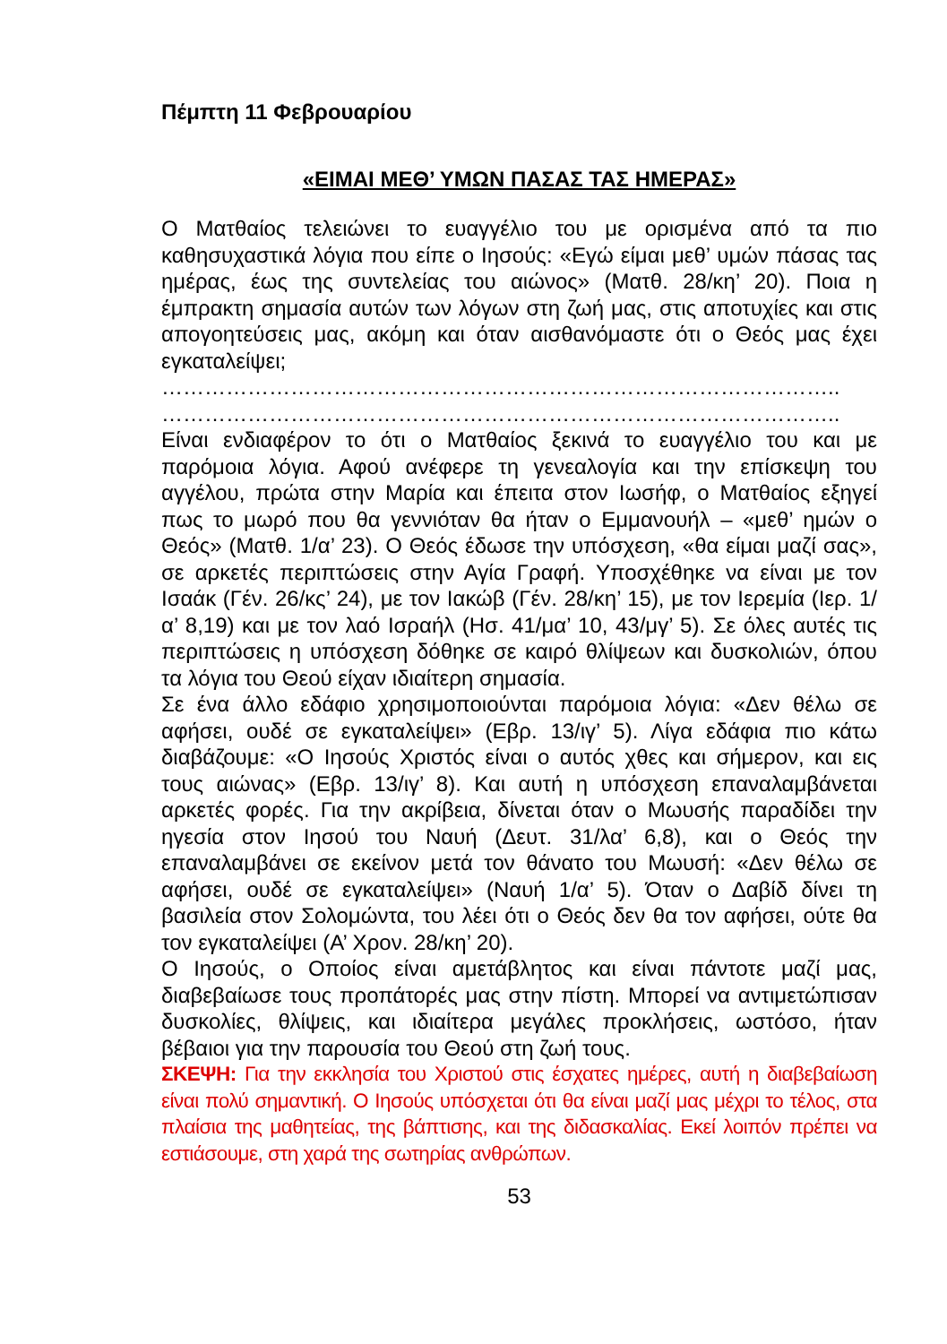Πέμπτη 11 Φεβρουαρίου
«ΕΙΜΑΙ ΜΕΘ’ ΥΜΩΝ ΠΑΣΑΣ ΤΑΣ ΗΜΕΡΑΣ»
Ο Ματθαίος τελειώνει το ευαγγέλιο του με ορισμένα από τα πιο καθησυχαστικά λόγια που είπε ο Ιησούς: «Εγώ είμαι μεθ’ υμών πάσας τας ημέρας, έως της συντελείας του αιώνος» (Ματθ. 28/κη’ 20). Ποια η έμπρακτη σημασία αυτών των λόγων στη ζωή μας, στις αποτυχίες και στις απογοητεύσεις μας, ακόμη και όταν αισθανόμαστε ότι ο Θεός μας έχει εγκαταλείψει;
…………………………………………………………………………………..
…………………………………………………………………………………..
Είναι ενδιαφέρον το ότι ο Ματθαίος ξεκινά το ευαγγέλιο του και με παρόμοια λόγια. Αφού ανέφερε τη γενεαλογία και την επίσκεψη του αγγέλου, πρώτα στην Μαρία και έπειτα στον Ιωσήφ, ο Ματθαίος εξηγεί πως το μωρό που θα γεννιόταν θα ήταν ο Εμμανουήλ – «μεθ’ ημών ο Θεός» (Ματθ. 1/α’ 23). Ο Θεός έδωσε την υπόσχεση, «θα είμαι μαζί σας», σε αρκετές περιπτώσεις στην Αγία Γραφή. Υποσχέθηκε να είναι με τον Ισαάκ (Γέν. 26/κς’ 24), με τον Ιακώβ (Γέν. 28/κη’ 15), με τον Ιερεμία (Ιερ. 1/α’ 8,19) και με τον λαό Ισραήλ (Ησ. 41/μα’ 10, 43/μγ’ 5). Σε όλες αυτές τις περιπτώσεις η υπόσχεση δόθηκε σε καιρό θλίψεων και δυσκολιών, όπου τα λόγια του Θεού είχαν ιδιαίτερη σημασία.
Σε ένα άλλο εδάφιο χρησιμοποιούνται παρόμοια λόγια: «Δεν θέλω σε αφήσει, ουδέ σε εγκαταλείψει» (Εβρ. 13/ιγ’ 5). Λίγα εδάφια πιο κάτω διαβάζουμε: «Ο Ιησούς Χριστός είναι ο αυτός χθες και σήμερον, και εις τους αιώνας» (Εβρ. 13/ιγ’ 8). Και αυτή η υπόσχεση επαναλαμβάνεται αρκετές φορές. Για την ακρίβεια, δίνεται όταν ο Μωυσής παραδίδει την ηγεσία στον Ιησού του Ναυή (Δευτ. 31/λα’ 6,8), και ο Θεός την επαναλαμβάνει σε εκείνον μετά τον θάνατο του Μωυσή: «Δεν θέλω σε αφήσει, ουδέ σε εγκαταλείψει» (Ναυή 1/α’ 5). Όταν ο Δαβίδ δίνει τη βασιλεία στον Σολομώντα, του λέει ότι ο Θεός δεν θα τον αφήσει, ούτε θα τον εγκαταλείψει (Α’ Χρον. 28/κη’ 20).
Ο Ιησούς, ο Οποίος είναι αμετάβλητος και είναι πάντοτε μαζί μας, διαβεβαίωσε τους προπάτορές μας στην πίστη. Μπορεί να αντιμετώπισαν δυσκολίες, θλίψεις, και ιδιαίτερα μεγάλες προκλήσεις, ωστόσο, ήταν βέβαιοι για την παρουσία του Θεού στη ζωή τους.
ΣΚΕΨΗ: Για την εκκλησία του Χριστού στις έσχατες ημέρες, αυτή η διαβεβαίωση είναι πολύ σημαντική. Ο Ιησούς υπόσχεται ότι θα είναι μαζί μας μέχρι το τέλος, στα πλαίσια της μαθητείας, της βάπτισης, και της διδασκαλίας. Εκεί λοιπόν πρέπει να εστιάσουμε, στη χαρά της σωτηρίας ανθρώπων.
53